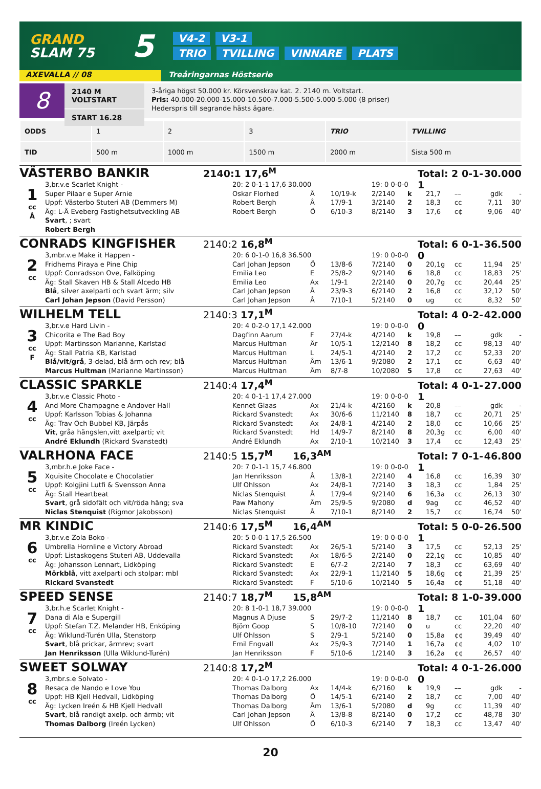GRAND
SLAM 75
5
V4-2 V3-1
TRIO TVILLING VINNARE PLATS
AXEVALLA // 08 Treåringarnas Höstserie
8
2140 M VOLTSTART
START 16.28
3-åriga högst 50.000 kr. Körsvenskrav kat. 2. 2140 m. Voltstart.
Pris: 40.000-20.000-15.000-10.500-7.000-5.500-5.000-5.000 (8 priser)
Hederspris till segrande hästs ägare.
| ODDS | 1 | 2 | 3 | TRIO | TVILLING |
| TID | 500 m | 1000 m | 1500 m | 2000 m | Sista 500 m |
VÄSTERBO BANKIR
2140:1 17,6<sup>M</sup> Total: 2 0-1-1
30.000
| 1 cc Å | 3,br.v.e Scarlet Knight - | 20: 2 0-1-1 17,6 30.000 | | | 19: 0 0-0-0 | | | | | |
| | Super Pilaar e Super Arnie | Oskar Florhed | Å | 10/19-k | 2/2140 | k | 21,7 | –– | gdk | - |
| | Uppf: Västerbo Stuteri AB (Demmers M) | Robert Bergh | Å | 17/9-1 | 3/2140 | 2 | 18,3 | cc | 7,11 | 30' |
| | Äg: L-Å Eveberg Fastighetsutveckling AB | Robert Bergh | Ö | 6/10-3 | 8/2140 | 3 | 17,6 | c¢ | 9,06 | 40' |
| | Svart , ; svart | | | | | | | | | |
| | Robert Bergh | | | | | | | | | |
CONRADS KINGFISHER
2140:2 16,8<sup>M</sup> Total: 6 0-1-0
36.500
| 2 cc | 3,mbr.v.e Make it Happen - | 20: 6 0-1-0 16,8 36.500 | | | 19: 0 0-0-0 | | | | | |
| | Fridhems Piraya e Pine Chip | Carl Johan Jepson | Ö | 13/8-6 | 7/2140 | 0 | 20,1g | cc | 11,94 | 25' |
| | Uppf: Conradsson Ove, Falköping | Emilia Leo | E | 25/8-2 | 9/2140 | 6 | 18,8 | cc | 18,83 | 25' |
| | Äg: Stall Skaven HB & Stall Alcedo HB | Emilia Leo | Ax | 1/9-1 | 2/2140 | 0 | 20,7g | cc | 20,44 | 25' |
| | Blå , silver axelparti och svart ärm; silv | Carl Johan Jepson | Å | 23/9-3 | 6/2140 | 2 | 16,8 | cc | 32,12 | 50' |
| | Carl Johan Jepson (David Persson) | Carl Johan Jepson | Å | 7/10-1 | 5/2140 | 0 | ug | cc | 8,32 | 50' |
WILHELM TELL
2140:3 17,1<sup>M</sup> Total: 4 0-2-0
42.000
| 3 cc F | 3,br.v.e Hard Livin - | 20: 4 0-2-0 17,1 42.000 | | | 19: 0 0-0-0 | | | | | |
| | Chicorita e The Bad Boy | Dagfinn Aarum | F | 27/4-k | 4/2140 | k | 19,8 | –– | gdk | - |
| | Uppf: Martinsson Marianne, Karlstad | Marcus Hultman | År | 10/5-1 | 12/2140 | 8 | 18,2 | cc | 98,13 | 40' |
| | Äg: Stall Patria KB, Karlstad | Marcus Hultman | L | 24/5-1 | 4/2140 | 2 | 17,2 | cc | 52,33 | 20' |
| | Blå/vit/grå , 3-delad, blå ärm och rev; blå | Marcus Hultman | Åm | 13/6-1 | 9/2080 | 2 | 17,1 | cc | 6,63 | 40' |
| | Marcus Hultman (Marianne Martinsson) | Marcus Hultman | Åm | 8/7-8 | 10/2080 | 5 | 17,8 | cc | 27,63 | 40' |
CLASSIC SPARKLE
2140:4 17,4<sup>M</sup> Total: 4 0-1-1
27.000
| 4 cc | 3,br.v.e Classic Photo - | 20: 4 0-1-1 17,4 27.000 | | | 19: 0 0-0-0 | | | | | |
| | And More Champagne e Andover Hall | Kennet Glaas | Ax | 21/4-k | 4/2160 | k | 20,8 | –– | gdk | - |
| | Uppf: Karlsson Tobias & Johanna | Rickard Svanstedt | Ax | 30/6-6 | 11/2140 | 8 | 18,7 | cc | 20,71 | 25' |
| | Äg: Trav Och Bubbel KB, Järpås | Rickard Svanstedt | Ax | 24/8-1 | 4/2140 | 2 | 18,0 | cc | 10,66 | 25' |
| | Vit , gråa hängslen,vitt axelparti; vit | Rickard Svanstedt | Hd | 14/9-7 | 8/2140 | 8 | 20,3g | cc | 6,00 | 40' |
| | André Eklundh (Rickard Svanstedt) | André Eklundh | Ax | 2/10-1 | 10/2140 | 3 | 17,4 | cc | 12,43 | 25' |
VALRHONA FACE
2140:5 15,7<sup>M</sup> 16,3<sup>AM</sup> Total: 7 0-1-1
46.800
| 5 cc | 3,mbr.h.e Joke Face - | 20: 7 0-1-1 15,7 46.800 | | | 19: 0 0-0-0 | | | | | |
| | Xquisite Chocolate e Chocolatier | Jan Henriksson | Å | 13/8-1 | 2/2140 | 4 | 16,8 | cc | 16,39 | 30' |
| | Uppf: Kolgjini Lutfi & Svensson Anna | Ulf Ohlsson | Ax | 24/8-1 | 7/2140 | 3 | 18,3 | cc | 1,84 | 25' |
| | Äg: Stall Heartbeat | Niclas Stenquist | Å | 17/9-4 | 9/2140 | 6 | 16,3a | cc | 26,13 | 30' |
| | Svart , grå sidofält och vit/röda häng; sva | Paw Mahony | Åm | 25/9-5 | 9/2080 | d | 9ag | cc | 46,52 | 40' |
| | Niclas Stenquist (Rigmor Jakobsson) | Niclas Stenquist | Å | 7/10-1 | 8/2140 | 2 | 15,7 | cc | 16,74 | 50' |
MR KINDIC
2140:6 17,5<sup>M</sup> 16,4<sup>AM</sup> Total: 5 0-0-1
26.500
| 6 cc | 3,br.v.e Zola Boko - | 20: 5 0-0-1 17,5 26.500 | | | 19: 0 0-0-0 | | | | | |
| | Umbrella Hornline e Victory Abroad | Rickard Svanstedt | Ax | 26/5-1 | 5/2140 | 3 | 17,5 | cc | 52,13 | 25' |
| | Uppf: Listaskogens Stuteri AB, Uddevalla | Rickard Svanstedt | Ax | 18/6-5 | 2/2140 | 0 | 22,1g | cc | 10,85 | 40' |
| | Äg: Johansson Lennart, Lidköping | Rickard Svanstedt | E | 6/7-2 | 2/2140 | 7 | 18,3 | cc | 63,69 | 40' |
| | Mörkblå , vitt axelparti och stolpar; mbl | Rickard Svanstedt | Ax | 22/9-1 | 11/2140 | 5 | 18,6g | c¢ | 21,39 | 25' |
| | Rickard Svanstedt | Rickard Svanstedt | F | 5/10-6 | 10/2140 | 5 | 16,4a | c¢ | 51,18 | 40' |
SPEED SENSE
2140:7 18,7<sup>M</sup> 15,8<sup>AM</sup> Total: 8 1-0-1
39.000
| 7 cc | 3,br.h.e Scarlet Knight - | 20: 8 1-0-1 18,7 39.000 | | | 19: 0 0-0-0 | | | | | |
| | Dana di Ala e Supergill | Magnus A Djuse | S | 29/7-2 | 11/2140 | 8 | 18,7 | cc | 101,04 | 60' |
| | Uppf: Stefan T.Z. Melander HB, Enköping | Björn Goop | S | 10/8-10 | 7/2140 | 0 | u | cc | 22,20 | 40' |
| | Äg: Wiklund-Turén Ulla, Stenstorp | Ulf Ohlsson | S | 2/9-1 | 5/2140 | 0 | 15,8a | ¢¢ | 39,49 | 40' |
| | Svart , blå prickar, ärmrev; svart | Emil Engvall | Ax | 25/9-3 | 7/2140 | 1 | 16,7a | ¢¢ | 4,02 | 10' |
| | Jan Henriksson (Ulla Wiklund-Turén) | Jan Henriksson | F | 5/10-6 | 1/2140 | 3 | 16,2a | ¢¢ | 26,57 | 40' |
SWEET SOLWAY
2140:8 17,2<sup>M</sup> Total: 4 0-1-0
26.000
| 8 cc | 3,mbr.s.e Solvato - | 20: 4 0-1-0 17,2 26.000 | | | 19: 0 0-0-0 | | | | | |
| | Resaca de Nando e Love You | Thomas Dalborg | Ax | 14/4-k | 6/2160 | k | 19,9 | –– | gdk | - |
| | Uppf: HB Kjell Hedvall, Lidköping | Thomas Dalborg | Ö | 14/5-1 | 6/2140 | 2 | 18,7 | cc | 7,00 | 40' |
| | Äg: Lycken Ireén & HB Kjell Hedvall | Thomas Dalborg | Åm | 13/6-1 | 5/2080 | d | 9g | cc | 11,39 | 40' |
| | Svart , blå randigt axelp. och ärmb; vit | Carl Johan Jepson | Å | 13/8-8 | 8/2140 | 0 | 17,2 | cc | 48,78 | 30' |
| | Thomas Dalborg (Ireén Lycken) | Ulf Ohlsson | Ö | 6/10-3 | 6/2140 | 7 | 18,3 | cc | 13,47 | 40' |
20